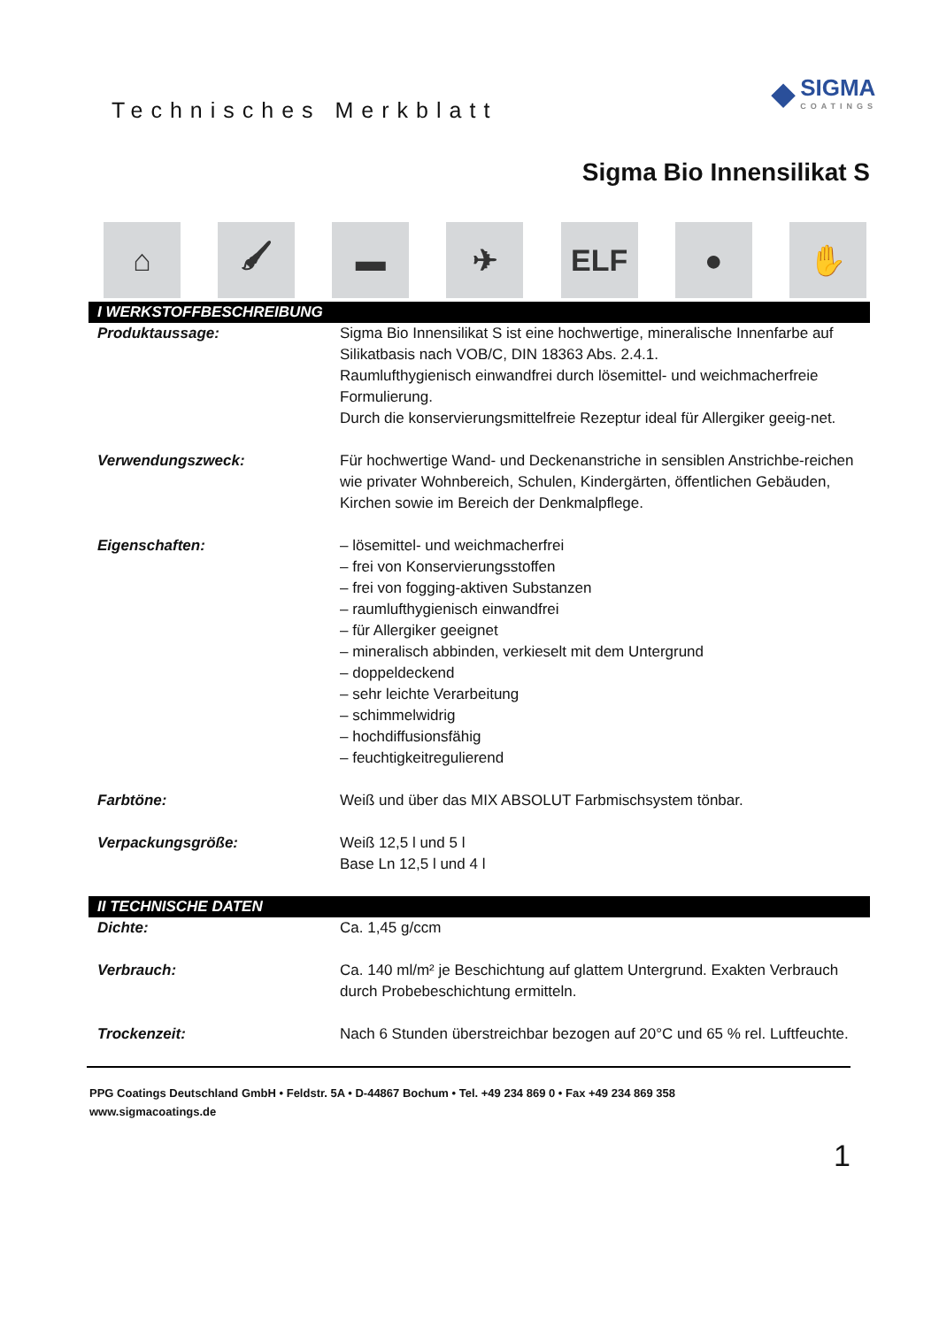Technisches Merkblatt
◆
SIGMA
COATINGS
Sigma Bio Innensilikat S
⌂ 🖌 ▬ ✈ ELF ● ✋
| I WERKSTOFFBESCHREIBUNG | |
| --- | --- |
| Produktaussage: | Sigma Bio Innensilikat S ist eine hochwertige, mineralische Innenfarbe auf Silikatbasis nach VOB/C, DIN 18363 Abs. 2.4.1. Raumlufthygienisch einwandfrei durch lösemittel- und weichmacherfreie Formulierung. Durch die konservierungsmittelfreie Rezeptur ideal für Allergiker geeig-net. |
| Verwendungszweck: | Für hochwertige Wand- und Deckenanstriche in sensiblen Anstrichbe-reichen wie privater Wohnbereich, Schulen, Kindergärten, öffentlichen Gebäuden, Kirchen sowie im Bereich der Denkmalpflege. |
| Eigenschaften: | – lösemittel- und weichmacherfrei – frei von Konservierungsstoffen – frei von fogging-aktiven Substanzen – raumlufthygienisch einwandfrei – für Allergiker geeignet – mineralisch abbinden, verkieselt mit dem Untergrund – doppeldeckend – sehr leichte Verarbeitung – schimmelwidrig – hochdiffusionsfähig – feuchtigkeitregulierend |
| Farbtöne: | Weiß und über das MIX ABSOLUT Farbmischsystem tönbar. |
| Verpackungsgröße: | Weiß 12,5 l und 5 l Base Ln 12,5 l und 4 l |
| II TECHNISCHE DATEN | |
| Dichte: | Ca. 1,45 g/ccm |
| Verbrauch: | Ca. 140 ml/m² je Beschichtung auf glattem Untergrund. Exakten Verbrauch durch Probebeschichtung ermitteln. |
| Trockenzeit: | Nach 6 Stunden überstreichbar bezogen auf 20°C und 65 % rel. Luftfeuchte. |
PPG Coatings Deutschland GmbH • Feldstr. 5A • D-44867 Bochum • Tel. +49 234 869 0 • Fax +49 234 869 358
www.sigmacoatings.de
1